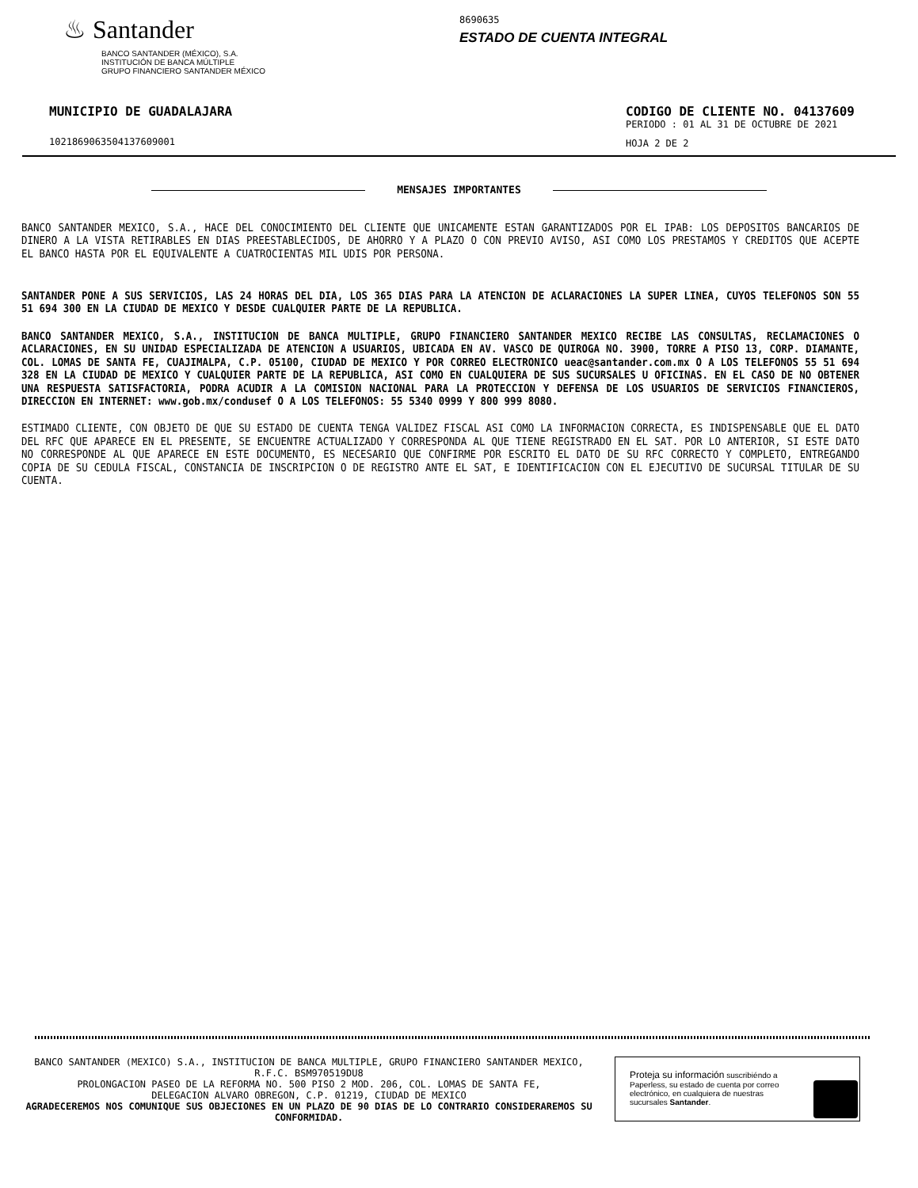♨ Santander
BANCO SANTANDER (MÉXICO), S.A.
INSTITUCIÓN DE BANCA MÚLTIPLE
GRUPO FINANCIERO SANTANDER MÉXICO
8690635
ESTADO DE CUENTA INTEGRAL
MUNICIPIO DE GUADALAJARA
1021869063504137609001
CODIGO DE CLIENTE NO. 04137609
PERIODO : 01 AL 31 DE OCTUBRE DE 2021
HOJA 2 DE 2
MENSAJES IMPORTANTES
BANCO SANTANDER MEXICO, S.A., HACE DEL CONOCIMIENTO DEL CLIENTE QUE UNICAMENTE ESTAN GARANTIZADOS POR EL IPAB: LOS DEPOSITOS BANCARIOS DE DINERO A LA VISTA RETIRABLES EN DIAS PREESTABLECIDOS, DE AHORRO Y A PLAZO O CON PREVIO AVISO, ASI COMO LOS PRESTAMOS Y CREDITOS QUE ACEPTE EL BANCO HASTA POR EL EQUIVALENTE A CUATROCIENTAS MIL UDIS POR PERSONA.
SANTANDER PONE A SUS SERVICIOS, LAS 24 HORAS DEL DIA, LOS 365 DIAS PARA LA ATENCION DE ACLARACIONES LA SUPER LINEA, CUYOS TELEFONOS SON 55 51 694 300 EN LA CIUDAD DE MEXICO Y DESDE CUALQUIER PARTE DE LA REPUBLICA.
BANCO SANTANDER MEXICO, S.A., INSTITUCION DE BANCA MULTIPLE, GRUPO FINANCIERO SANTANDER MEXICO RECIBE LAS CONSULTAS, RECLAMACIONES O ACLARACIONES, EN SU UNIDAD ESPECIALIZADA DE ATENCION A USUARIOS, UBICADA EN AV. VASCO DE QUIROGA NO. 3900, TORRE A PISO 13, CORP. DIAMANTE, COL. LOMAS DE SANTA FE, CUAJIMALPA, C.P. 05100, CIUDAD DE MEXICO Y POR CORREO ELECTRONICO ueac@santander.com.mx O A LOS TELEFONOS 55 51 694 328 EN LA CIUDAD DE MEXICO Y CUALQUIER PARTE DE LA REPUBLICA, ASI COMO EN CUALQUIERA DE SUS SUCURSALES U OFICINAS. EN EL CASO DE NO OBTENER UNA RESPUESTA SATISFACTORIA, PODRA ACUDIR A LA COMISION NACIONAL PARA LA PROTECCION Y DEFENSA DE LOS USUARIOS DE SERVICIOS FINANCIEROS, DIRECCION EN INTERNET: www.gob.mx/condusef O A LOS TELEFONOS: 55 5340 0999 Y 800 999 8080.
ESTIMADO CLIENTE, CON OBJETO DE QUE SU ESTADO DE CUENTA TENGA VALIDEZ FISCAL ASI COMO LA INFORMACION CORRECTA, ES INDISPENSABLE QUE EL DATO DEL RFC QUE APARECE EN EL PRESENTE, SE ENCUENTRE ACTUALIZADO Y CORRESPONDA AL QUE TIENE REGISTRADO EN EL SAT. POR LO ANTERIOR, SI ESTE DATO NO CORRESPONDE AL QUE APARECE EN ESTE DOCUMENTO, ES NECESARIO QUE CONFIRME POR ESCRITO EL DATO DE SU RFC CORRECTO Y COMPLETO, ENTREGANDO COPIA DE SU CEDULA FISCAL, CONSTANCIA DE INSCRIPCION O DE REGISTRO ANTE EL SAT, E IDENTIFICACION CON EL EJECUTIVO DE SUCURSAL TITULAR DE SU CUENTA.
BANCO SANTANDER (MEXICO) S.A., INSTITUCION DE BANCA MULTIPLE, GRUPO FINANCIERO SANTANDER MEXICO,
R.F.C. BSM970519DU8
PROLONGACION PASEO DE LA REFORMA NO. 500 PISO 2 MOD. 206, COL. LOMAS DE SANTA FE,
DELEGACION ALVARO OBREGON, C.P. 01219, CIUDAD DE MEXICO
AGRADECEREMOS NOS COMUNIQUE SUS OBJECIONES EN UN PLAZO DE 90 DIAS DE LO CONTRARIO CONSIDERAREMOS SU CONFORMIDAD.
Proteja su información suscribiéndo a Paperless, su estado de cuenta por correo electrónico, en cualquiera de nuestras sucursales Santander.